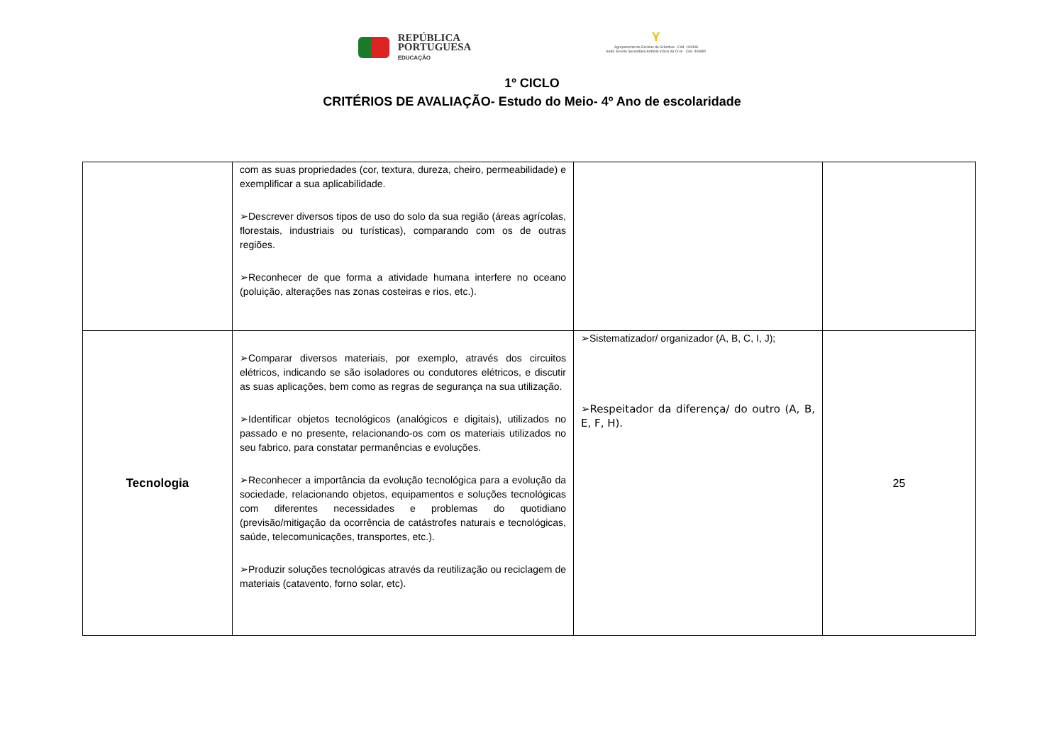REPÚBLICA
PORTUGUESA
EDUCAÇÃO
Y
Agrupamento de Escolas de Grândola - Cód. 130308
Sede: Escola Secundária António Inácio da Cruz - Cód. 400890
1º CICLO
CRITÉRIOS DE AVALIAÇÃO- Estudo do Meio- 4º Ano de escolaridade
| | com as suas propriedades (cor, textura, dureza, cheiro, permeabilidade) e exemplificar a sua aplicabilidade. ➢Descrever diversos tipos de uso do solo da sua região (áreas agrícolas, florestais, industriais ou turísticas), comparando com os de outras regiões. ➢Reconhecer de que forma a atividade humana interfere no oceano (poluição, alterações nas zonas costeiras e rios, etc.). | | |
| Tecnologia | ➢Comparar diversos materiais, por exemplo, através dos circuitos elétricos, indicando se são isoladores ou condutores elétricos, e discutir as suas aplicações, bem como as regras de segurança na sua utilização. ➢Identificar objetos tecnológicos (analógicos e digitais), utilizados no passado e no presente, relacionando-os com os materiais utilizados no seu fabrico, para constatar permanências e evoluções. ➢Reconhecer a importância da evolução tecnológica para a evolução da sociedade, relacionando objetos, equipamentos e soluções tecnológicas com diferentes necessidades e problemas do quotidiano (previsão/mitigação da ocorrência de catástrofes naturais e tecnológicas, saúde, telecomunicações, transportes, etc.). ➢Produzir soluções tecnológicas através da reutilização ou reciclagem de materiais (catavento, forno solar, etc). | ➢Sistematizador/ organizador (A, B, C, I, J); ➢Respeitador da diferença/ do outro (A, B, E, F, H). | 25 |